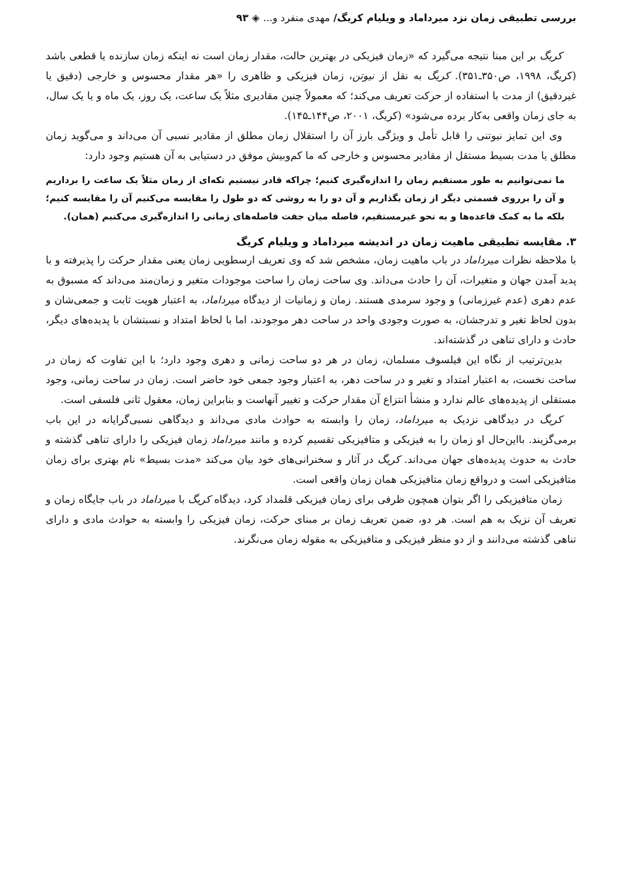بررسی تطبیقی زمان نزد میرداماد و ویلیام کریگ/ مهدی منفرد و... ◈ ۹۳
کریگ بر این مبنا نتیجه می‌گیرد که «زمان فیزیکی در بهترین حالت، مقدار زمان است نه اینکه زمان سازنده یا قطعی باشد (کریگ، ۱۹۹۸، ص۳۵۰ـ۳۵۱). کریگ به نقل از نیوتن، زمان فیزیکی و ظاهری را «هر مقدار محسوس و خارجی (دقیق یا غیردقیق) از مدت با استفاده از حرکت تعریف می‌کند؛ که معمولاً چنین مقادیری مثلاً یک ساعت، یک روز، یک ماه و یا یک سال، به جای زمان واقعی به‌کار برده می‌شود» (کریگ، ۲۰۰۱، ص۱۴۴ـ۱۴۵).
وی این تمایز نیوتنی را قابل تأمل و ویژگی بارز آن را استقلال زمان مطلق از مقادیر نسبی آن می‌داند و می‌گوید زمان مطلق یا مدت بسیط مستقل از مقادیر محسوس و خارجی که ما کم‌وبیش موفق در دستیابی به آن هستیم وجود دارد:
ما نمی‌توانیم به طور مستقیم زمان را اندازه‌گیری کنیم؛ چراکه قادر نیستیم تکه‌ای از زمان مثلاً یک ساعت را برداریم و آن را برروی قسمتی دیگر از زمان بگذاریم و آن دو را به روشی که دو طول را مقایسه می‌کنیم آن را مقایسه کنیم؛ بلکه ما به کمک قاعده‌ها و به نحو غیرمستقیم، فاصله میان جفت فاصله‌های زمانی را اندازه‌گیری می‌کنیم (همان).
۳. مقایسه تطبیقی ماهیت زمان در اندیشه میرداماد و ویلیام کریگ
با ملاحظه نظرات میرداماد در باب ماهیت زمان، مشخص شد که وی تعریف ارسطویی زمان یعنی مقدار حرکت را پذیرفته و با پدید آمدن جهان و متغیرات، آن را حادث می‌داند. وی ساحت زمان را ساحت موجودات متغیر و زمان‌مند می‌داند که مسبوق به عدم دهری (عدم غیرزمانی) و وجود سرمدی هستند. زمان و زمانیات از دیدگاه میرداماد، به اعتبار هویت ثابت و جمعی‌شان و بدون لحاظ تغیر و تدرجشان، به صورت وجودی واحد در ساحت دهر موجودند، اما با لحاظ امتداد و نسبتشان با پدیده‌های دیگر، حادث و دارای تناهی در گذشته‌اند.
بدین‌ترتیب از نگاه این فیلسوف مسلمان، زمان در هر دو ساحت زمانی و دهری وجود دارد؛ با این تفاوت که زمان در ساحت نخست، به اعتبار امتداد و تغیر و در ساحت دهر، به اعتبار وجود جمعی خود حاضر است. زمان در ساحت زمانی، وجود مستقلی از پدیده‌های عالم ندارد و منشأ انتزاع آن مقدار حرکت و تغییر آنهاست و بنابراین زمان، معقول ثانی فلسفی است.
کریگ در دیدگاهی نزدیک به میرداماد، زمان را وابسته به حوادث مادی می‌داند و دیدگاهی نسبی‌گرایانه در این باب برمی‌گزیند. بااین‌حال او زمان را به فیزیکی و متافیزیکی تقسیم کرده و مانند میرداماد زمان فیزیکی را دارای تناهی گذشته و حادث به حدوث پدیده‌های جهان می‌داند. کریگ در آثار و سخنرانی‌های خود بیان می‌کند «مدت بسیط» نام بهتری برای زمان متافیزیکی است و درواقع زمان متافیزیکی همان زمان واقعی است.
زمان متافیزیکی را اگر بتوان همچون ظرفی برای زمان فیزیکی قلمداد کرد، دیدگاه کریگ با میرداماد در باب جایگاه زمان و تعریف آن نزیک به هم است. هر دو، ضمن تعریف زمان بر مبنای حرکت، زمان فیزیکی را وابسته به حوادث مادی و دارای تناهی گذشته می‌دانند و از دو منظر فیزیکی و متافیزیکی به مقوله زمان می‌نگرند.